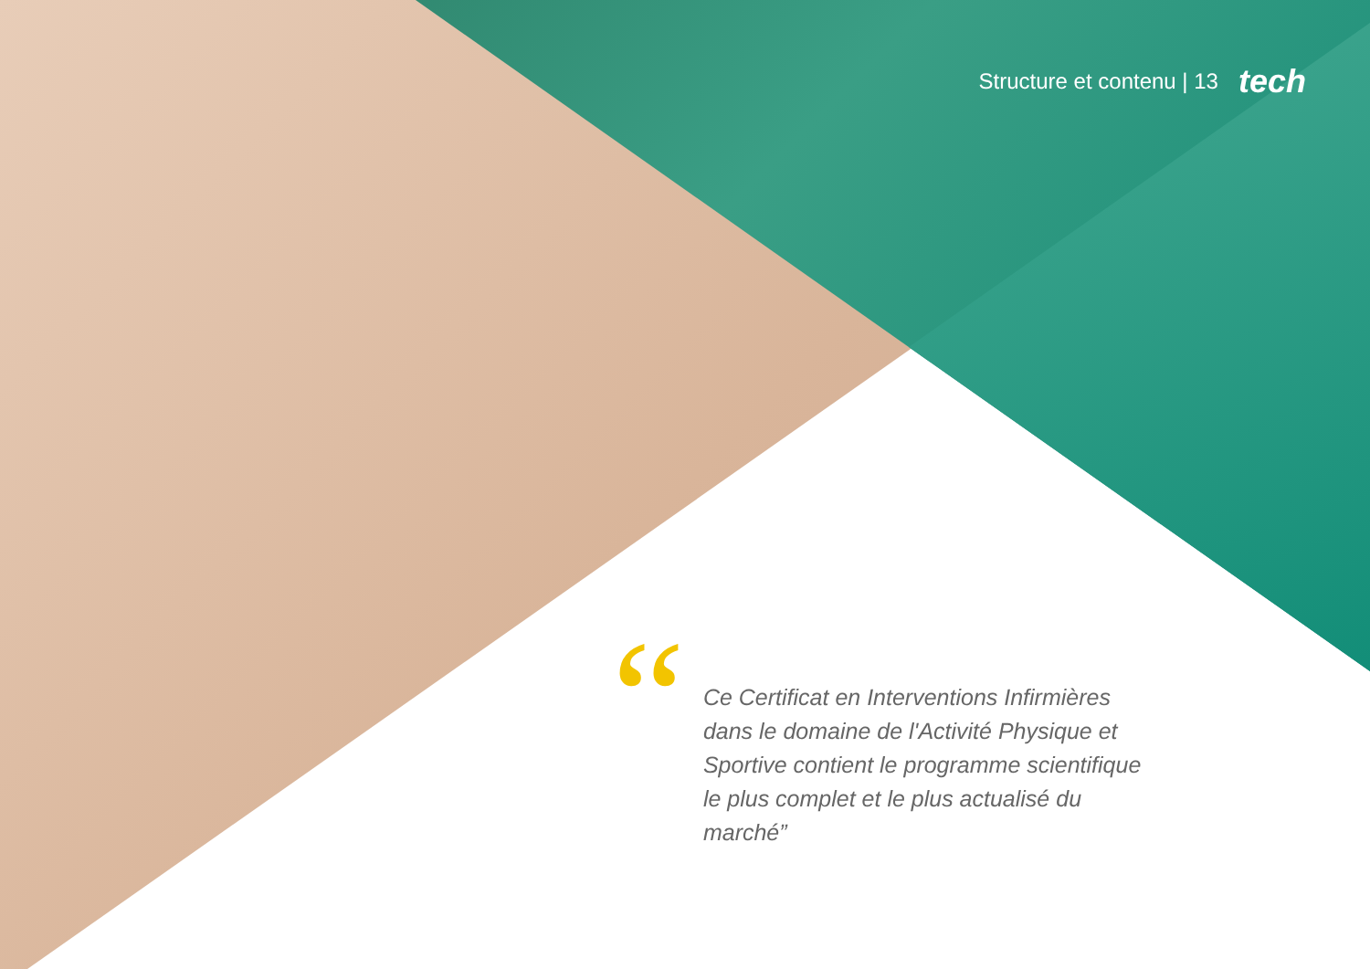Structure et contenu | 13 tech
“
Ce Certificat en Interventions Infirmières dans le domaine de l'Activité Physique et Sportive contient le programme scientifique le plus complet et le plus actualisé du marché”